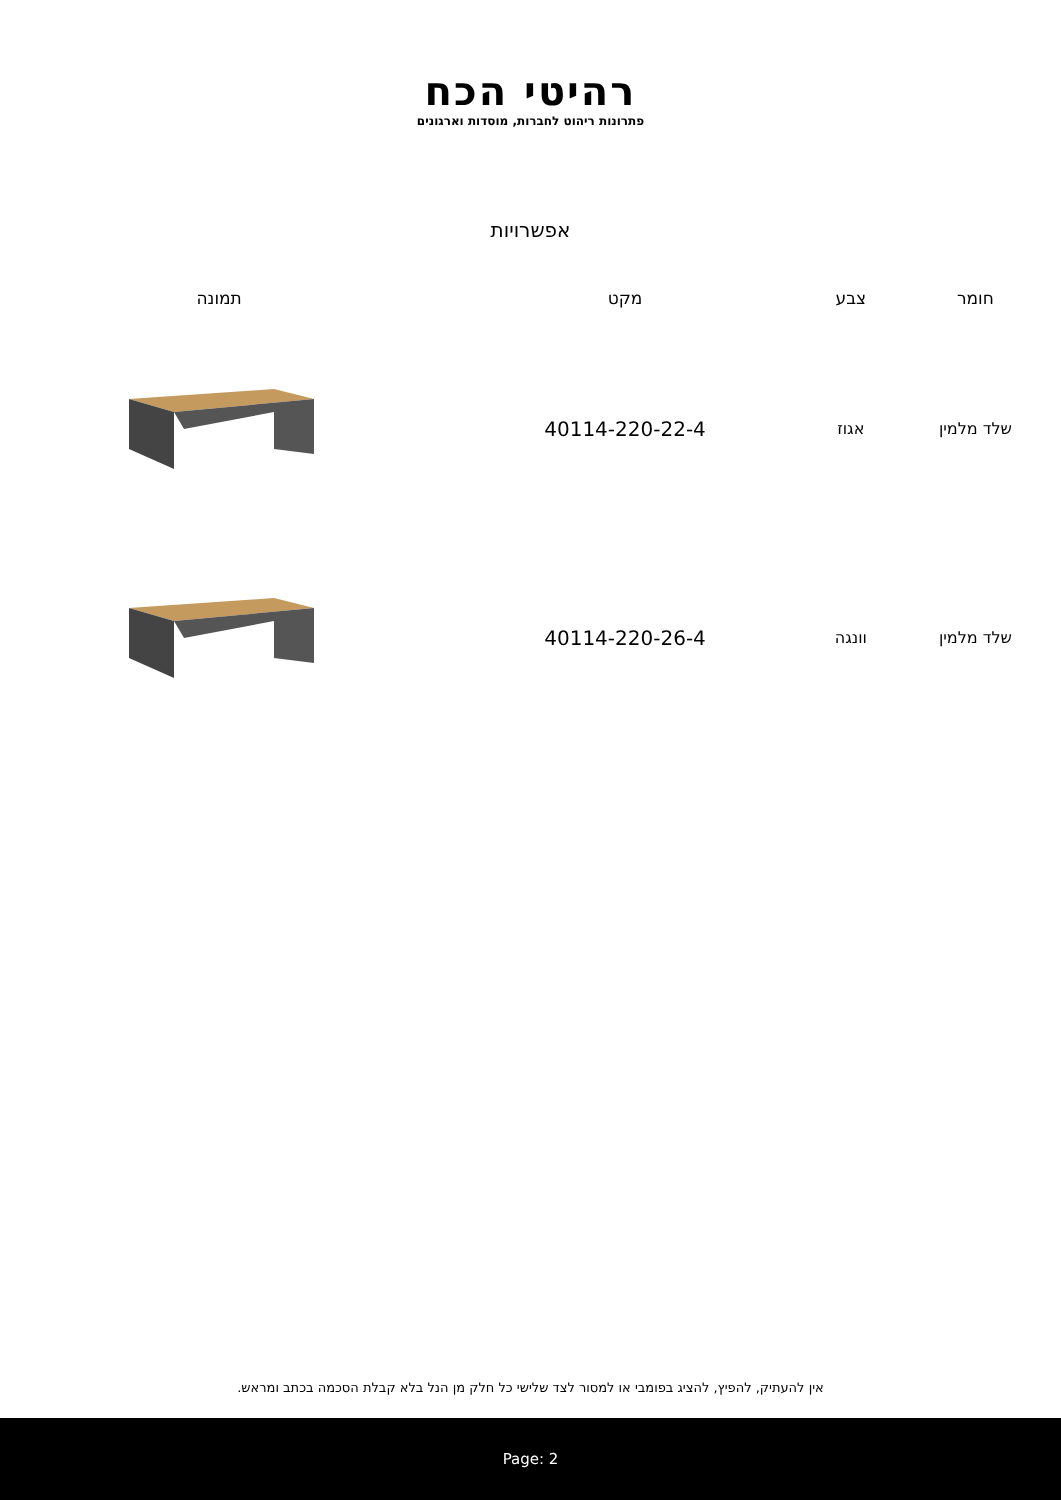רהיטי הכח
פתרונות ריהוט לחברות, מוסדות וארגונים
אפשרויות
| חומר | צבע | מקט | תמונה |
| --- | --- | --- | --- |
| שלד מלמין | אגוז | 40114-220-22-4 | |
| שלד מלמין | וונגה | 40114-220-26-4 | |
אין להעתיק, להפיץ, להציג בפומבי או למסור לצד שלישי כל חלק מן הנל בלא קבלת הסכמה בכתב ומראש.
Page: 2